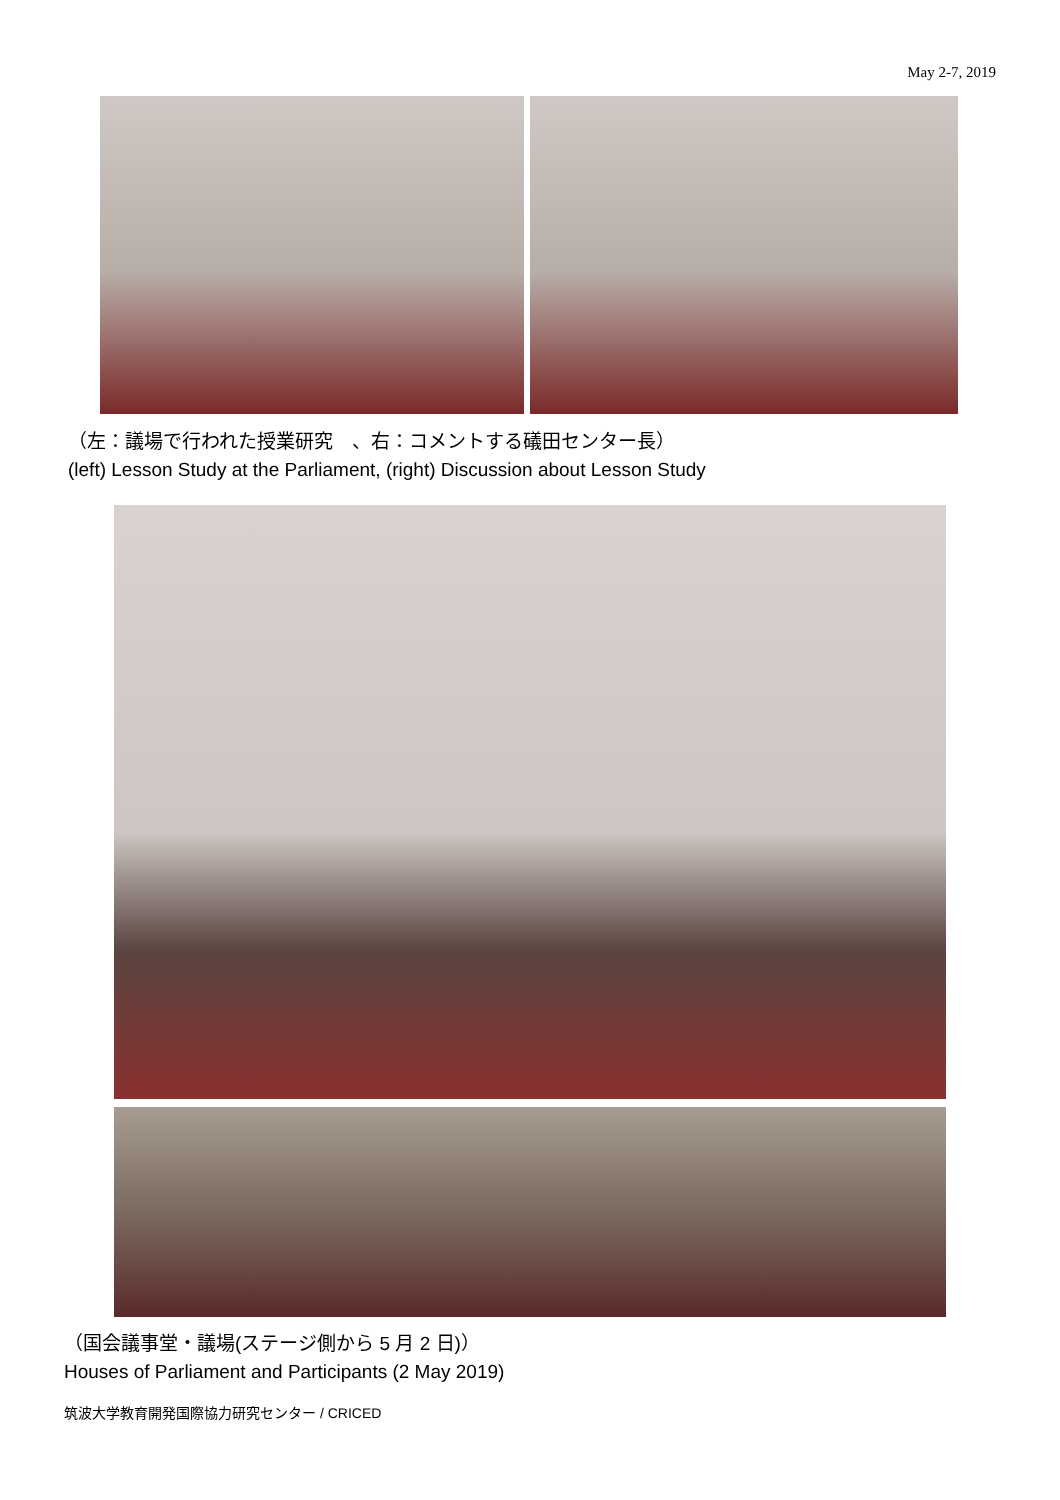May 2-7, 2019
（左：議場で行われた授業研究　、右：コメントする礒田センター長）
(left) Lesson Study at the Parliament, (right) Discussion about Lesson Study
（国会議事堂・議場(ステージ側から 5 月 2 日)）
Houses of Parliament and Participants (2 May 2019)
筑波大学教育開発国際協力研究センター / CRICED